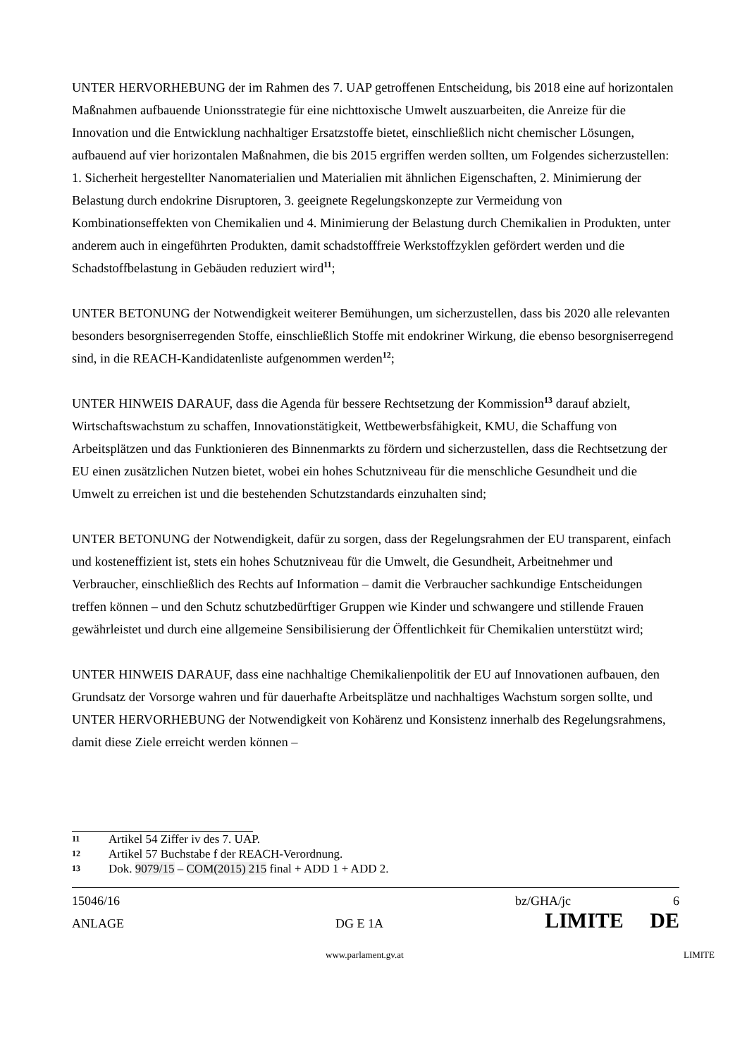UNTER HERVORHEBUNG der im Rahmen des 7. UAP getroffenen Entscheidung, bis 2018 eine auf horizontalen Maßnahmen aufbauende Unionsstrategie für eine nichttoxische Umwelt auszuarbeiten, die Anreize für die Innovation und die Entwicklung nachhaltiger Ersatzstoffe bietet, einschließlich nicht chemischer Lösungen, aufbauend auf vier horizontalen Maßnahmen, die bis 2015 ergriffen werden sollten, um Folgendes sicherzustellen: 1. Sicherheit hergestellter Nanomaterialien und Materialien mit ähnlichen Eigenschaften, 2. Minimierung der Belastung durch endokrine Disruptoren, 3. geeignete Regelungskonzepte zur Vermeidung von Kombinationseffekten von Chemikalien und 4. Minimierung der Belastung durch Chemikalien in Produkten, unter anderem auch in eingeführten Produkten, damit schadstofffreie Werkstoffzyklen gefördert werden und die Schadstoffbelastung in Gebäuden reduziert wird<sup>11</sup>;
UNTER BETONUNG der Notwendigkeit weiterer Bemühungen, um sicherzustellen, dass bis 2020 alle relevanten besonders besorgniserregenden Stoffe, einschließlich Stoffe mit endokriner Wirkung, die ebenso besorgniserregend sind, in die REACH-Kandidatenliste aufgenommen werden<sup>12</sup>;
UNTER HINWEIS DARAUF, dass die Agenda für bessere Rechtsetzung der Kommission<sup>13</sup> darauf abzielt, Wirtschaftswachstum zu schaffen, Innovationstätigkeit, Wettbewerbsfähigkeit, KMU, die Schaffung von Arbeitsplätzen und das Funktionieren des Binnenmarkts zu fördern und sicherzustellen, dass die Rechtsetzung der EU einen zusätzlichen Nutzen bietet, wobei ein hohes Schutzniveau für die menschliche Gesundheit und die Umwelt zu erreichen ist und die bestehenden Schutzstandards einzuhalten sind;
UNTER BETONUNG der Notwendigkeit, dafür zu sorgen, dass der Regelungsrahmen der EU transparent, einfach und kosteneffizient ist, stets ein hohes Schutzniveau für die Umwelt, die Gesundheit, Arbeitnehmer und Verbraucher, einschließlich des Rechts auf Information – damit die Verbraucher sachkundige Entscheidungen treffen können – und den Schutz schutzbedürftiger Gruppen wie Kinder und schwangere und stillende Frauen gewährleistet und durch eine allgemeine Sensibilisierung der Öffentlichkeit für Chemikalien unterstützt wird;
UNTER HINWEIS DARAUF, dass eine nachhaltige Chemikalienpolitik der EU auf Innovationen aufbauen, den Grundsatz der Vorsorge wahren und für dauerhafte Arbeitsplätze und nachhaltiges Wachstum sorgen sollte, und UNTER HERVORHEBUNG der Notwendigkeit von Kohärenz und Konsistenz innerhalb des Regelungsrahmens, damit diese Ziele erreicht werden können –
11 Artikel 54 Ziffer iv des 7. UAP.
12 Artikel 57 Buchstabe f der REACH-Verordnung.
13 Dok. 9079/15 – COM(2015) 215 final + ADD 1 + ADD 2.
15046/16 bz/GHA/jc 6
ANLAGE DG E 1A LIMITE DE
www.parlament.gv.at LIMITE